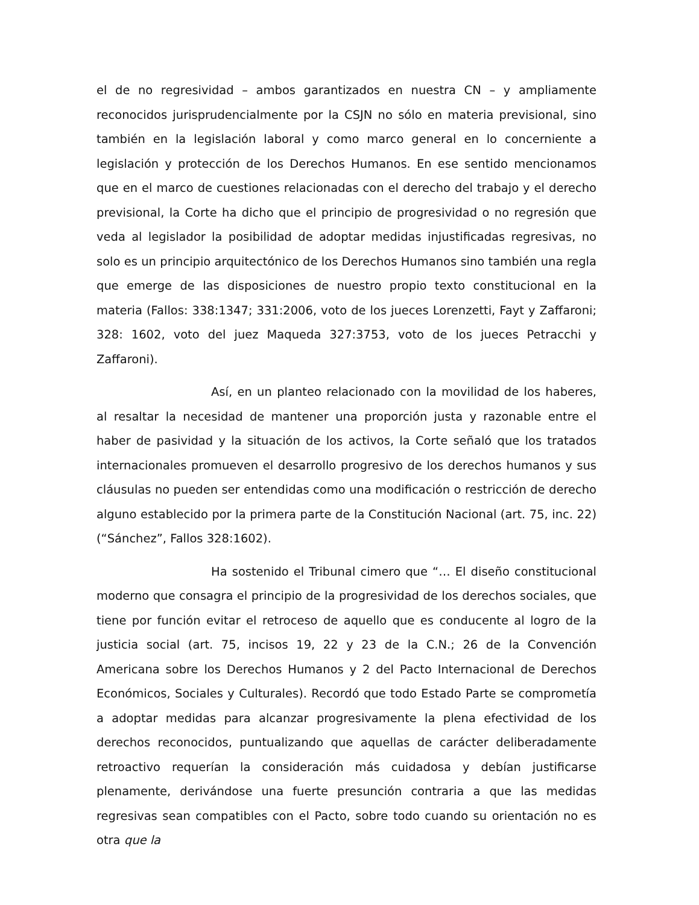el de no regresividad – ambos garantizados en nuestra CN – y ampliamente reconocidos jurisprudencialmente por la CSJN no sólo en materia previsional, sino también en la legislación laboral y como marco general en lo concerniente a legislación y protección de los Derechos Humanos. En ese sentido mencionamos que en el marco de cuestiones relacionadas con el derecho del trabajo y el derecho previsional, la Corte ha dicho que el principio de progresividad o no regresión que veda al legislador la posibilidad de adoptar medidas injustificadas regresivas, no solo es un principio arquitectónico de los Derechos Humanos sino también una regla que emerge de las disposiciones de nuestro propio texto constitucional en la materia (Fallos: 338:1347; 331:2006, voto de los jueces Lorenzetti, Fayt y Zaffaroni; 328: 1602, voto del juez Maqueda 327:3753, voto de los jueces Petracchi y Zaffaroni).
Así, en un planteo relacionado con la movilidad de los haberes, al resaltar la necesidad de mantener una proporción justa y razonable entre el haber de pasividad y la situación de los activos, la Corte señaló que los tratados internacionales promueven el desarrollo progresivo de los derechos humanos y sus cláusulas no pueden ser entendidas como una modificación o restricción de derecho alguno establecido por la primera parte de la Constitución Nacional (art. 75, inc. 22) (“Sánchez”, Fallos 328:1602).
Ha sostenido el Tribunal cimero que “… El diseño constitucional moderno que consagra el principio de la progresividad de los derechos sociales, que tiene por función evitar el retroceso de aquello que es conducente al logro de la justicia social (art. 75, incisos 19, 22 y 23 de la C.N.; 26 de la Convención Americana sobre los Derechos Humanos y 2 del Pacto Internacional de Derechos Económicos, Sociales y Culturales). Recordó que todo Estado Parte se comprometía a adoptar medidas para alcanzar progresivamente la plena efectividad de los derechos reconocidos, puntualizando que aquellas de carácter deliberadamente retroactivo requerían la consideración más cuidadosa y debían justificarse plenamente, derivándose una fuerte presunción contraria a que las medidas regresivas sean compatibles con el Pacto, sobre todo cuando su orientación no es otra que la